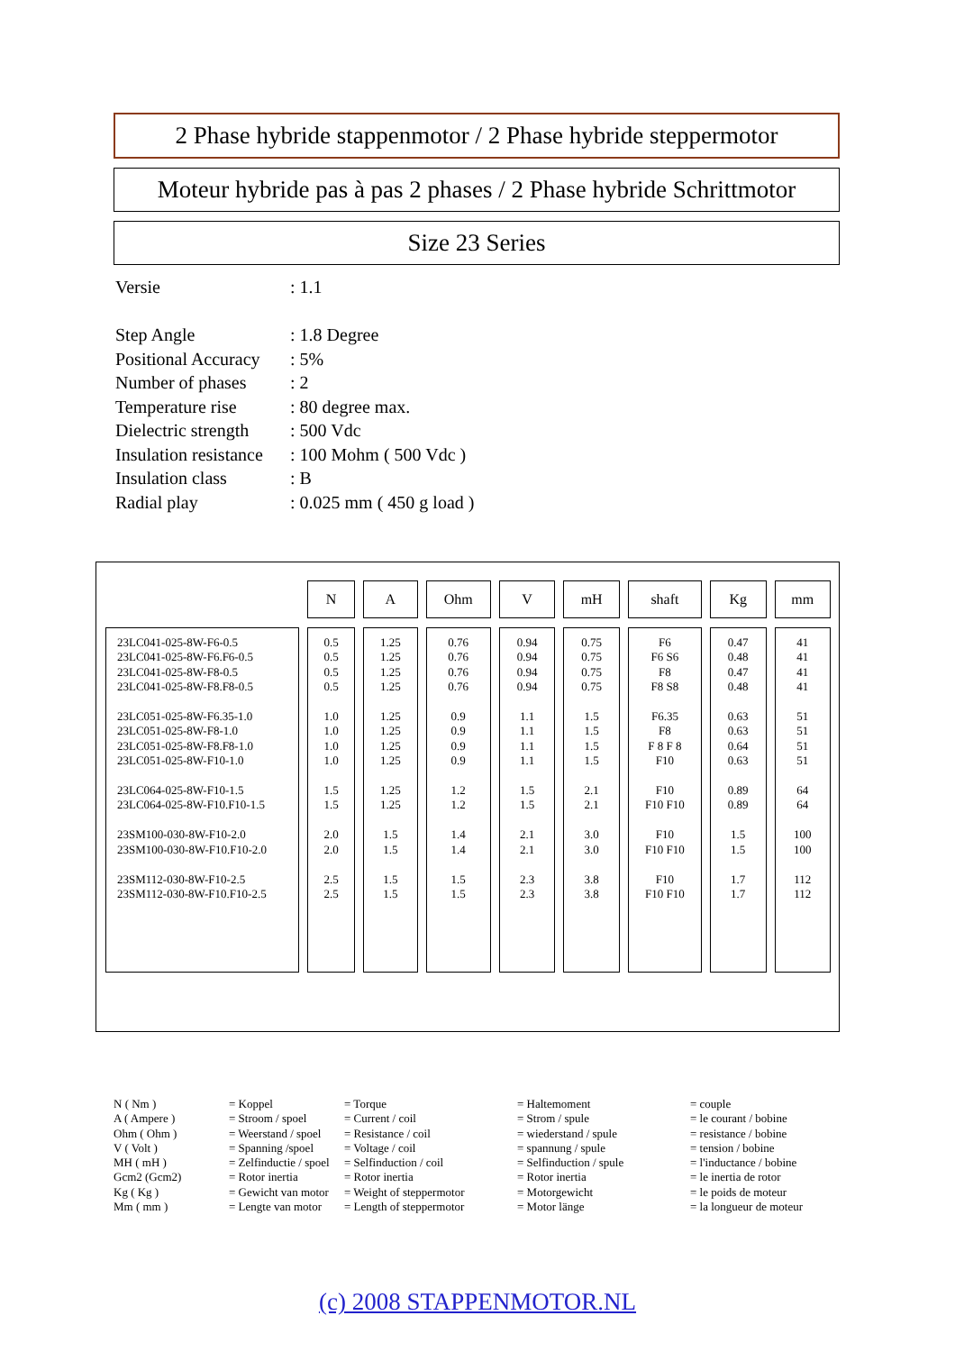2 Phase hybride stappenmotor / 2 Phase hybride steppermotor
Moteur hybride pas à pas 2 phases / 2 Phase hybride Schrittmotor
Size 23 Series
| Versie | : 1.1 |
| Step Angle | : 1.8 Degree |
| Positional Accuracy | : 5% |
| Number of phases | : 2 |
| Temperature rise | : 80 degree max. |
| Dielectric strength | : 500 Vdc |
| Insulation resistance | : 100 Mohm ( 500 Vdc ) |
| Insulation class | : B |
| Radial play | : 0.025 mm ( 450 g load ) |
| | N | A | Ohm | V | mH | shaft | Kg | mm |
| --- | --- | --- | --- | --- | --- | --- | --- | --- |
| 23LC041-025-8W-F6-0.5 23LC041-025-8W-F6.F6-0.5 23LC041-025-8W-F8-0.5 23LC041-025-8W-F8.F8-0.5 23LC051-025-8W-F6.35-1.0 23LC051-025-8W-F8-1.0 23LC051-025-8W-F8.F8-1.0 23LC051-025-8W-F10-1.0 23LC064-025-8W-F10-1.5 23LC064-025-8W-F10.F10-1.5 23SM100-030-8W-F10-2.0 23SM100-030-8W-F10.F10-2.0 23SM112-030-8W-F10-2.5 23SM112-030-8W-F10.F10-2.5 | 0.5 0.5 0.5 0.5 1.0 1.0 1.0 1.0 1.5 1.5 2.0 2.0 2.5 2.5 | 1.25 1.25 1.25 1.25 1.25 1.25 1.25 1.25 1.25 1.25 1.5 1.5 1.5 1.5 | 0.76 0.76 0.76 0.76 0.9 0.9 0.9 0.9 1.2 1.2 1.4 1.4 1.5 1.5 | 0.94 0.94 0.94 0.94 1.1 1.1 1.1 1.1 1.5 1.5 2.1 2.1 2.3 2.3 | 0.75 0.75 0.75 0.75 1.5 1.5 1.5 1.5 2.1 2.1 3.0 3.0 3.8 3.8 | F6 F6 S6 F8 F8 S8 F6.35 F8 F 8 F 8 F10 F10 F10 F10 F10 F10 F10 F10 F10 F10 | 0.47 0.48 0.47 0.48 0.63 0.63 0.64 0.63 0.89 0.89 1.5 1.5 1.7 1.7 | 41 41 41 41 51 51 51 51 64 64 100 100 112 112 |
N ( Nm ) A ( Ampere ) Ohm ( Ohm ) V ( Volt ) MH ( mH ) Gcm2 (Gcm2) Kg ( Kg ) Mm ( mm )
= Koppel = Stroom / spoel = Weerstand / spoel = Spanning /spoel = Zelfinductie / spoel = Rotor inertia = Gewicht van motor = Lengte van motor
= Torque = Current / coil = Resistance / coil = Voltage / coil = Selfinduction / coil = Rotor inertia = Weight of steppermotor = Length of steppermotor
= Haltemoment = Strom / spule = wiederstand / spule = spannung / spule = Selfinduction / spule = Rotor inertia = Motorgewicht = Motor länge
= couple = le courant / bobine = resistance / bobine = tension / bobine = l'inductance / bobine = le inertia de rotor = le poids de moteur = la longueur de moteur
(c) 2008 STAPPENMOTOR.NL